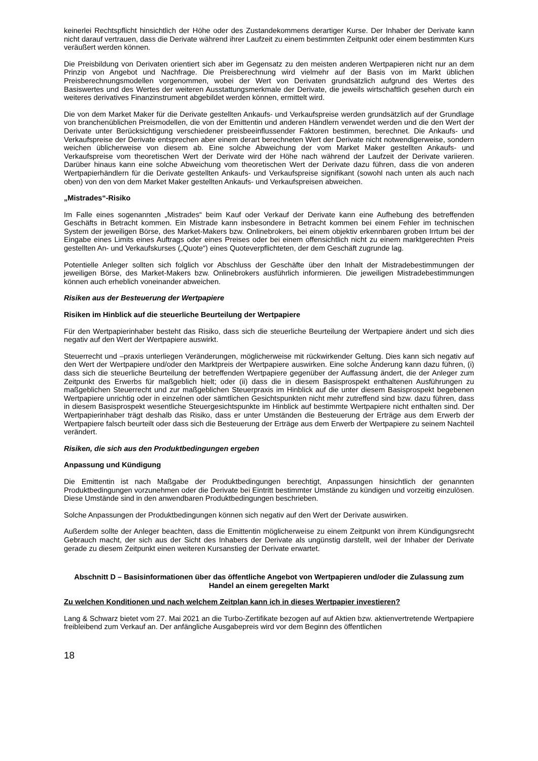keinerlei Rechtspflicht hinsichtlich der Höhe oder des Zustandekommens derartiger Kurse. Der Inhaber der Derivate kann nicht darauf vertrauen, dass die Derivate während ihrer Laufzeit zu einem bestimmten Zeitpunkt oder einem bestimmten Kurs veräußert werden können.
Die Preisbildung von Derivaten orientiert sich aber im Gegensatz zu den meisten anderen Wertpapieren nicht nur an dem Prinzip von Angebot und Nachfrage. Die Preisberechnung wird vielmehr auf der Basis von im Markt üblichen Preisberechnungsmodellen vorgenommen, wobei der Wert von Derivaten grundsätzlich aufgrund des Wertes des Basiswertes und des Wertes der weiteren Ausstattungsmerkmale der Derivate, die jeweils wirtschaftlich gesehen durch ein weiteres derivatives Finanzinstrument abgebildet werden können, ermittelt wird.
Die von dem Market Maker für die Derivate gestellten Ankaufs- und Verkaufspreise werden grundsätzlich auf der Grundlage von branchenüblichen Preismodellen, die von der Emittentin und anderen Händlern verwendet werden und die den Wert der Derivate unter Berücksichtigung verschiedener preisbeeinflussender Faktoren bestimmen, berechnet. Die Ankaufs- und Verkaufspreise der Derivate entsprechen aber einem derart berechneten Wert der Derivate nicht notwendigerweise, sondern weichen üblicherweise von diesem ab. Eine solche Abweichung der vom Market Maker gestellten Ankaufs- und Verkaufspreise vom theoretischen Wert der Derivate wird der Höhe nach während der Laufzeit der Derivate variieren. Darüber hinaus kann eine solche Abweichung vom theoretischen Wert der Derivate dazu führen, dass die von anderen Wertpapierhändlern für die Derivate gestellten Ankaufs- und Verkaufspreise signifikant (sowohl nach unten als auch nach oben) von den von dem Market Maker gestellten Ankaufs- und Verkaufspreisen abweichen.
„Mistrades“-Risiko
Im Falle eines sogenannten „Mistrades“ beim Kauf oder Verkauf der Derivate kann eine Aufhebung des betreffenden Geschäfts in Betracht kommen. Ein Mistrade kann insbesondere in Betracht kommen bei einem Fehler im technischen System der jeweiligen Börse, des Market-Makers bzw. Onlinebrokers, bei einem objektiv erkennbaren groben Irrtum bei der Eingabe eines Limits eines Auftrags oder eines Preises oder bei einem offensichtlich nicht zu einem marktgerechten Preis gestellten An- und Verkaufskurses („Quote“) eines Quoteverpflichteten, der dem Geschäft zugrunde lag.
Potentielle Anleger sollten sich folglich vor Abschluss der Geschäfte über den Inhalt der Mistradebestimmungen der jeweiligen Börse, des Market-Makers bzw. Onlinebrokers ausführlich informieren. Die jeweiligen Mistradebestimmungen können auch erheblich voneinander abweichen.
Risiken aus der Besteuerung der Wertpapiere
Risiken im Hinblick auf die steuerliche Beurteilung der Wertpapiere
Für den Wertpapierinhaber besteht das Risiko, dass sich die steuerliche Beurteilung der Wertpapiere ändert und sich dies negativ auf den Wert der Wertpapiere auswirkt.
Steuerrecht und –praxis unterliegen Veränderungen, möglicherweise mit rückwirkender Geltung. Dies kann sich negativ auf den Wert der Wertpapiere und/oder den Marktpreis der Wertpapiere auswirken. Eine solche Änderung kann dazu führen, (i) dass sich die steuerliche Beurteilung der betreffenden Wertpapiere gegenüber der Auffassung ändert, die der Anleger zum Zeitpunkt des Erwerbs für maßgeblich hielt; oder (ii) dass die in diesem Basisprospekt enthaltenen Ausführungen zu maßgeblichen Steuerrecht und zur maßgeblichen Steuerpraxis im Hinblick auf die unter diesem Basisprospekt begebenen Wertpapiere unrichtig oder in einzelnen oder sämtlichen Gesichtspunkten nicht mehr zutreffend sind bzw. dazu führen, dass in diesem Basisprospekt wesentliche Steuergesichtspunkte im Hinblick auf bestimmte Wertpapiere nicht enthalten sind. Der Wertpapierinhaber trägt deshalb das Risiko, dass er unter Umständen die Besteuerung der Erträge aus dem Erwerb der Wertpapiere falsch beurteilt oder dass sich die Besteuerung der Erträge aus dem Erwerb der Wertpapiere zu seinem Nachteil verändert.
Risiken, die sich aus den Produktbedingungen ergeben
Anpassung und Kündigung
Die Emittentin ist nach Maßgabe der Produktbedingungen berechtigt, Anpassungen hinsichtlich der genannten Produktbedingungen vorzunehmen oder die Derivate bei Eintritt bestimmter Umstände zu kündigen und vorzeitig einzulösen. Diese Umstände sind in den anwendbaren Produktbedingungen beschrieben.
Solche Anpassungen der Produktbedingungen können sich negativ auf den Wert der Derivate auswirken.
Außerdem sollte der Anleger beachten, dass die Emittentin möglicherweise zu einem Zeitpunkt von ihrem Kündigungsrecht Gebrauch macht, der sich aus der Sicht des Inhabers der Derivate als ungünstig darstellt, weil der Inhaber der Derivate gerade zu diesem Zeitpunkt einen weiteren Kursanstieg der Derivate erwartet.
Abschnitt D – Basisinformationen über das öffentliche Angebot von Wertpapieren und/oder die Zulassung zum Handel an einem geregelten Markt
Zu welchen Konditionen und nach welchem Zeitplan kann ich in dieses Wertpapier investieren?
Lang & Schwarz bietet vom 27. Mai 2021 an die Turbo-Zertifikate bezogen auf auf Aktien bzw. aktienvertretende Wertpapiere freibleibend zum Verkauf an. Der anfängliche Ausgabepreis wird vor dem Beginn des öffentlichen
18